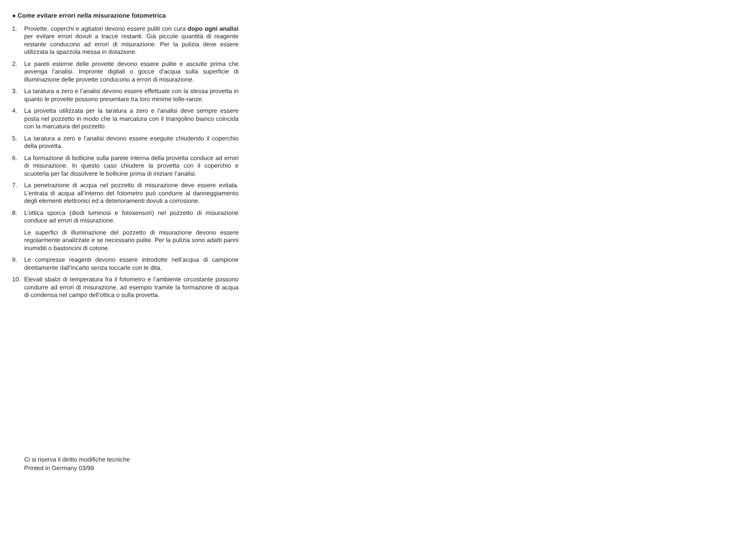● Come evitare errori nella misurazione fotometrica
1. Provette, coperchi e agitatori devono essere puliti con cura dopo ogni analisi per evitare errori dovuti a tracce restanti. Già piccole quantità di reagente restante conducono ad errori di misurazione. Per la pulizia deve essere utilizzata la spazzola messa in dotazione.
2. Le pareti esterne delle provette devono essere pulite e asciutte prima che avvenga l’analisi. Impronte digitali o gocce d’acqua sulla superficie di illuminazione delle provette conducono a errori di misurazione.
3. La taratura a zero e l’analisi devono essere effettuate con la stessa provetta in quanto le provette possono presentare tra loro minime tolle-ranze.
4. La provetta utilizzata per la taratura a zero e l’analisi deve sempre essere posta nel pozzetto in modo che la marcatura con il triangolino bianco coincida con la marcatura del pozzetto.
5. La taratura a zero e l’analisi devono essere eseguite chiudendo il coperchio della provetta.
6. La formazione di bollicine sulla parete interna della provetta conduce ad errori di misurazione. In questo caso chiudere la provetta con il coperchio e scuoterla per far dissolvere le bollicine prima di iniziare l’analisi.
7. La penetrazione di acqua nel pozzetto di misurazione deve essere evitata. L’entrata di acqua all’interno del fotometro può condurre al danneggiamento degli elementi elettronici ed a deterioramenti dovuti a corrosione.
8. L’ottica sporca (diodi luminosi e fotosensori) nel pozzetto di misurazione conduce ad errori di misurazione.
Le superfici di illuminazione del pozzetto di misurazione devono essere regolarmente analizzate e se necessario pulite. Per la pulizia sono adatti panni inumiditi o bastoncini di cotone.
9. Le compresse reagenti devono essere introdotte nell’acqua di campione direttamente dall’incarto senza toccarle con le dita.
10. Elevati sbalzi di temperatura fra il fotometro e l’ambiente circostante possono condurre ad errori di misurazione, ad esempio tramite la formazione di acqua di condensa nel campo dell’ottica o sulla provetta.
Ci si riserva il diritto modifiche tecniche
Printed in Germany 03/99